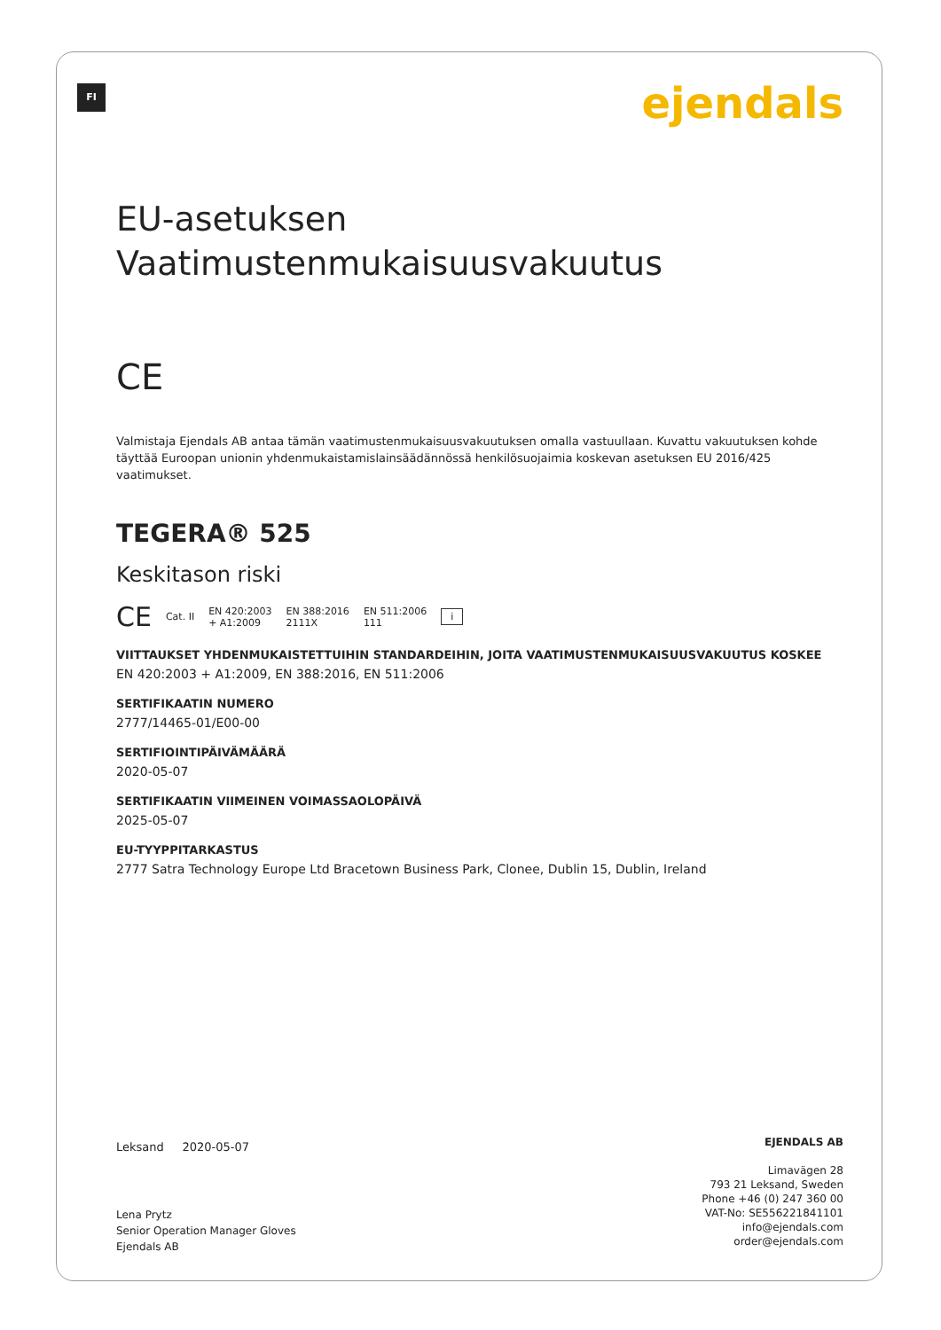FI ejendals
EU-asetuksen
Vaatimustenmukaisuusvakuutus
CE
Valmistaja Ejendals AB antaa tämän vaatimustenmukaisuusvakuutuksen omalla vastuullaan. Kuvattu vakuutuksen kohde täyttää Euroopan unionin yhdenmukaistamislainsäädännössä henkilösuojaimia koskevan asetuksen EU 2016/425 vaatimukset.
TEGERA® 525
Keskitason riski
CE Cat. II EN 420:2003
+ A1:2009 EN 388:2016
2111X EN 511:2006
111 i
VIITTAUKSET YHDENMUKAISTETTUIHIN STANDARDEIHIN, JOITA VAATIMUSTENMUKAISUUSVAKUUTUS KOSKEE
EN 420:2003 + A1:2009, EN 388:2016, EN 511:2006
SERTIFIKAATIN NUMERO
2777/14465-01/E00-00
SERTIFIOINTIPÄIVÄMÄÄRÄ
2020-05-07
SERTIFIKAATIN VIIMEINEN VOIMASSAOLOPÄIVÄ
2025-05-07
EU-TYYPPITARKASTUS
2777 Satra Technology Europe Ltd Bracetown Business Park, Clonee, Dublin 15, Dublin, Ireland
Leksand 2020-05-07
Lena Prytz
Senior Operation Manager Gloves
Ejendals AB
EJENDALS AB
Limavägen 28
793 21 Leksand, Sweden
Phone +46 (0) 247 360 00
VAT-No: SE556221841101
info@ejendals.com
order@ejendals.com